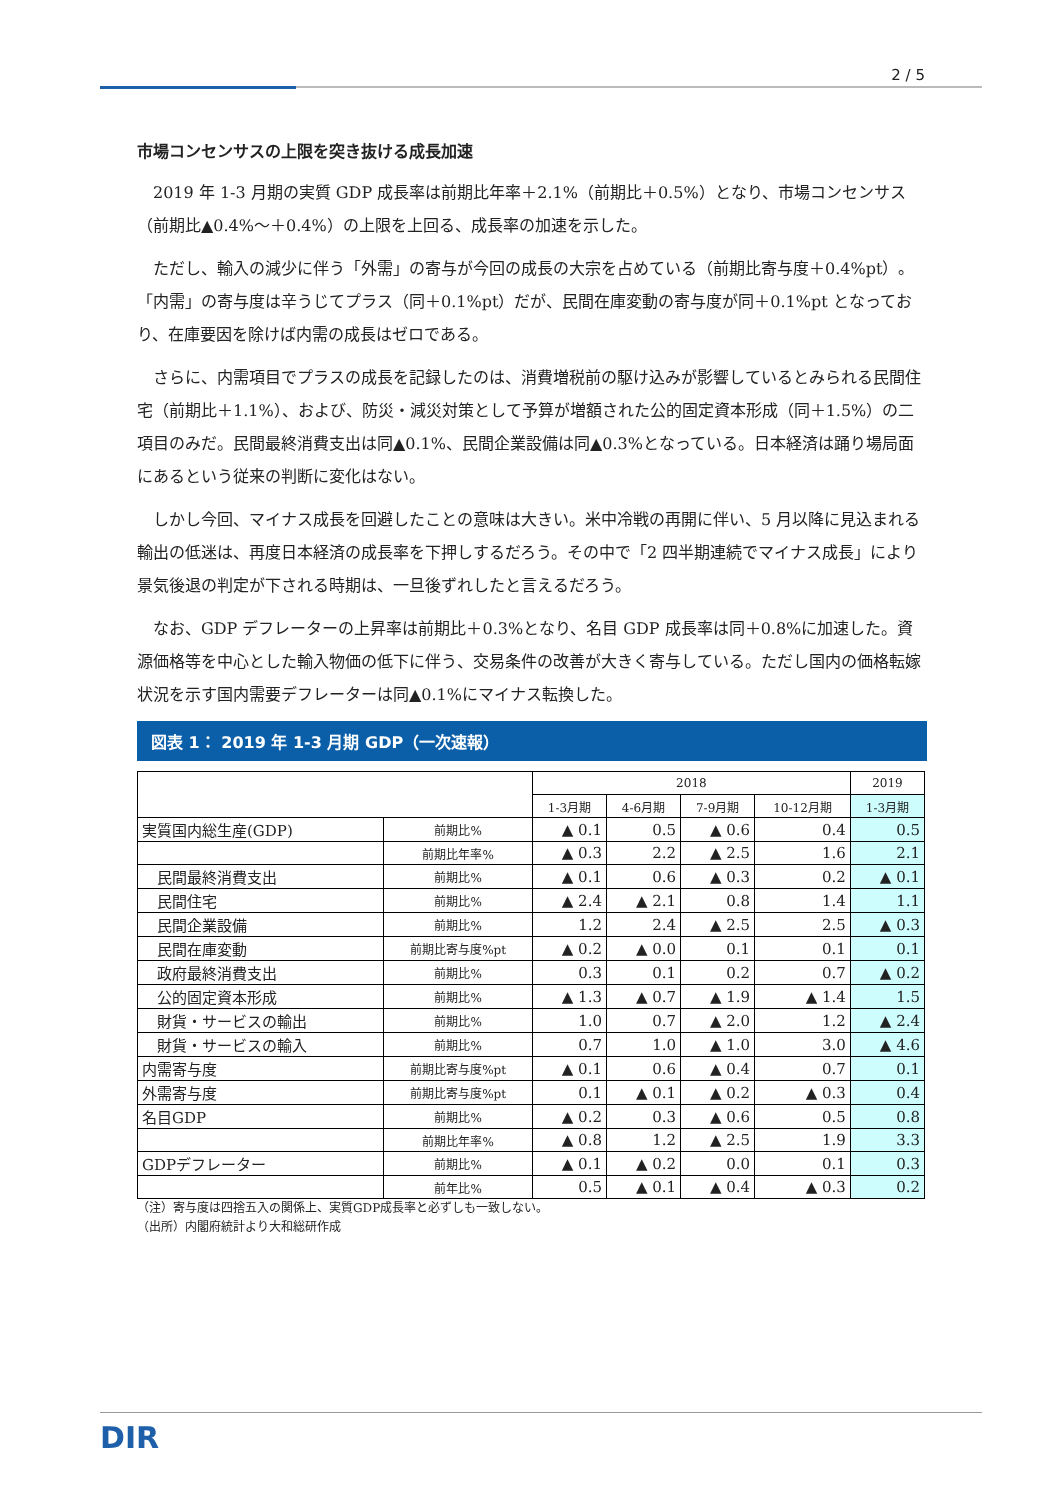2 / 5
市場コンセンサスの上限を突き抜ける成長加速
2019 年 1-3 月期の実質 GDP 成長率は前期比年率＋2.1%（前期比＋0.5%）となり、市場コンセンサス（前期比▲0.4%～＋0.4%）の上限を上回る、成長率の加速を示した。
ただし、輸入の減少に伴う「外需」の寄与が今回の成長の大宗を占めている（前期比寄与度＋0.4%pt）。「内需」の寄与度は辛うじてプラス（同＋0.1%pt）だが、民間在庫変動の寄与度が同＋0.1%pt となっており、在庫要因を除けば内需の成長はゼロである。
さらに、内需項目でプラスの成長を記録したのは、消費増税前の駆け込みが影響しているとみられる民間住宅（前期比＋1.1%）、および、防災・減災対策として予算が増額された公的固定資本形成（同＋1.5%）の二項目のみだ。民間最終消費支出は同▲0.1%、民間企業設備は同▲0.3%となっている。日本経済は踊り場局面にあるという従来の判断に変化はない。
しかし今回、マイナス成長を回避したことの意味は大きい。米中冷戦の再開に伴い、5 月以降に見込まれる輸出の低迷は、再度日本経済の成長率を下押しするだろう。その中で「2 四半期連続でマイナス成長」により景気後退の判定が下される時期は、一旦後ずれしたと言えるだろう。
なお、GDP デフレーターの上昇率は前期比＋0.3%となり、名目 GDP 成長率は同＋0.8%に加速した。資源価格等を中心とした輸入物価の低下に伴う、交易条件の改善が大きく寄与している。ただし国内の価格転嫁状況を示す国内需要デフレーターは同▲0.1%にマイナス転換した。
図表 1： 2019 年 1-3 月期 GDP（一次速報）
| | | 2018 | | | | 2019 |
| --- | --- | --- | --- | --- | --- | --- |
| | | 1-3月期 | 4-6月期 | 7-9月期 | 10-12月期 | 1-3月期 |
| 実質国内総生産(GDP) | 前期比% | ▲ 0.1 | 0.5 | ▲ 0.6 | 0.4 | 0.5 |
| | 前期比年率% | ▲ 0.3 | 2.2 | ▲ 2.5 | 1.6 | 2.1 |
| 民間最終消費支出 | 前期比% | ▲ 0.1 | 0.6 | ▲ 0.3 | 0.2 | ▲ 0.1 |
| 民間住宅 | 前期比% | ▲ 2.4 | ▲ 2.1 | 0.8 | 1.4 | 1.1 |
| 民間企業設備 | 前期比% | 1.2 | 2.4 | ▲ 2.5 | 2.5 | ▲ 0.3 |
| 民間在庫変動 | 前期比寄与度%pt | ▲ 0.2 | ▲ 0.0 | 0.1 | 0.1 | 0.1 |
| 政府最終消費支出 | 前期比% | 0.3 | 0.1 | 0.2 | 0.7 | ▲ 0.2 |
| 公的固定資本形成 | 前期比% | ▲ 1.3 | ▲ 0.7 | ▲ 1.9 | ▲ 1.4 | 1.5 |
| 財貨・サービスの輸出 | 前期比% | 1.0 | 0.7 | ▲ 2.0 | 1.2 | ▲ 2.4 |
| 財貨・サービスの輸入 | 前期比% | 0.7 | 1.0 | ▲ 1.0 | 3.0 | ▲ 4.6 |
| 内需寄与度 | 前期比寄与度%pt | ▲ 0.1 | 0.6 | ▲ 0.4 | 0.7 | 0.1 |
| 外需寄与度 | 前期比寄与度%pt | 0.1 | ▲ 0.1 | ▲ 0.2 | ▲ 0.3 | 0.4 |
| 名目GDP | 前期比% | ▲ 0.2 | 0.3 | ▲ 0.6 | 0.5 | 0.8 |
| | 前期比年率% | ▲ 0.8 | 1.2 | ▲ 2.5 | 1.9 | 3.3 |
| GDPデフレーター | 前期比% | ▲ 0.1 | ▲ 0.2 | 0.0 | 0.1 | 0.3 |
| | 前年比% | 0.5 | ▲ 0.1 | ▲ 0.4 | ▲ 0.3 | 0.2 |
（注）寄与度は四捨五入の関係上、実質GDP成長率と必ずしも一致しない。
（出所）内閣府統計より大和総研作成
DIR